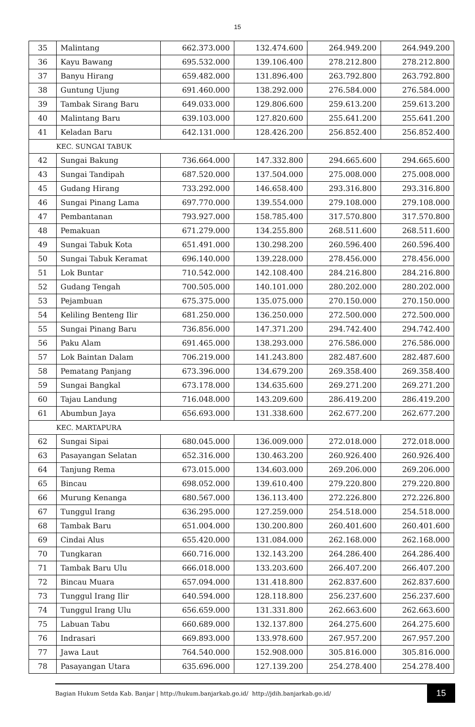15
| 35 | Malintang | 662.373.000 | 132.474.600 | 264.949.200 | 264.949.200 |
| 36 | Kayu Bawang | 695.532.000 | 139.106.400 | 278.212.800 | 278.212.800 |
| 37 | Banyu Hirang | 659.482.000 | 131.896.400 | 263.792.800 | 263.792.800 |
| 38 | Guntung Ujung | 691.460.000 | 138.292.000 | 276.584.000 | 276.584.000 |
| 39 | Tambak Sirang Baru | 649.033.000 | 129.806.600 | 259.613.200 | 259.613.200 |
| 40 | Malintang Baru | 639.103.000 | 127.820.600 | 255.641.200 | 255.641.200 |
| 41 | Keladan Baru | 642.131.000 | 128.426.200 | 256.852.400 | 256.852.400 |
| KEC. SUNGAI TABUK | | | | | |
| 42 | Sungai Bakung | 736.664.000 | 147.332.800 | 294.665.600 | 294.665.600 |
| 43 | Sungai Tandipah | 687.520.000 | 137.504.000 | 275.008.000 | 275.008.000 |
| 45 | Gudang Hirang | 733.292.000 | 146.658.400 | 293.316.800 | 293.316.800 |
| 46 | Sungai Pinang Lama | 697.770.000 | 139.554.000 | 279.108.000 | 279.108.000 |
| 47 | Pembantanan | 793.927.000 | 158.785.400 | 317.570.800 | 317.570.800 |
| 48 | Pemakuan | 671.279.000 | 134.255.800 | 268.511.600 | 268.511.600 |
| 49 | Sungai Tabuk Kota | 651.491.000 | 130.298.200 | 260.596.400 | 260.596.400 |
| 50 | Sungai Tabuk Keramat | 696.140.000 | 139.228.000 | 278.456.000 | 278.456.000 |
| 51 | Lok Buntar | 710.542.000 | 142.108.400 | 284.216.800 | 284.216.800 |
| 52 | Gudang Tengah | 700.505.000 | 140.101.000 | 280.202.000 | 280.202.000 |
| 53 | Pejambuan | 675.375.000 | 135.075.000 | 270.150.000 | 270.150.000 |
| 54 | Keliling Benteng Ilir | 681.250.000 | 136.250.000 | 272.500.000 | 272.500.000 |
| 55 | Sungai Pinang Baru | 736.856.000 | 147.371.200 | 294.742.400 | 294.742.400 |
| 56 | Paku Alam | 691.465.000 | 138.293.000 | 276.586.000 | 276.586.000 |
| 57 | Lok Baintan Dalam | 706.219.000 | 141.243.800 | 282.487.600 | 282.487.600 |
| 58 | Pematang Panjang | 673.396.000 | 134.679.200 | 269.358.400 | 269.358.400 |
| 59 | Sungai Bangkal | 673.178.000 | 134.635.600 | 269.271.200 | 269.271.200 |
| 60 | Tajau Landung | 716.048.000 | 143.209.600 | 286.419.200 | 286.419.200 |
| 61 | Abumbun Jaya | 656.693.000 | 131.338.600 | 262.677.200 | 262.677.200 |
| KEC. MARTAPURA | | | | | |
| 62 | Sungai Sipai | 680.045.000 | 136.009.000 | 272.018.000 | 272.018.000 |
| 63 | Pasayangan Selatan | 652.316.000 | 130.463.200 | 260.926.400 | 260.926.400 |
| 64 | Tanjung Rema | 673.015.000 | 134.603.000 | 269.206.000 | 269.206.000 |
| 65 | Bincau | 698.052.000 | 139.610.400 | 279.220.800 | 279.220.800 |
| 66 | Murung Kenanga | 680.567.000 | 136.113.400 | 272.226.800 | 272.226.800 |
| 67 | Tunggul Irang | 636.295.000 | 127.259.000 | 254.518.000 | 254.518.000 |
| 68 | Tambak Baru | 651.004.000 | 130.200.800 | 260.401.600 | 260.401.600 |
| 69 | Cindai Alus | 655.420.000 | 131.084.000 | 262.168.000 | 262.168.000 |
| 70 | Tungkaran | 660.716.000 | 132.143.200 | 264.286.400 | 264.286.400 |
| 71 | Tambak Baru Ulu | 666.018.000 | 133.203.600 | 266.407.200 | 266.407.200 |
| 72 | Bincau Muara | 657.094.000 | 131.418.800 | 262.837.600 | 262.837.600 |
| 73 | Tunggul Irang Ilir | 640.594.000 | 128.118.800 | 256.237.600 | 256.237.600 |
| 74 | Tunggul Irang Ulu | 656.659.000 | 131.331.800 | 262.663.600 | 262.663.600 |
| 75 | Labuan Tabu | 660.689.000 | 132.137.800 | 264.275.600 | 264.275.600 |
| 76 | Indrasari | 669.893.000 | 133.978.600 | 267.957.200 | 267.957.200 |
| 77 | Jawa Laut | 764.540.000 | 152.908.000 | 305.816.000 | 305.816.000 |
| 78 | Pasayangan Utara | 635.696.000 | 127.139.200 | 254.278.400 | 254.278.400 |
Bagian Hukum Setda Kab. Banjar | http://hukum.banjarkab.go.id/ http://jdih.banjarkab.go.id/
15